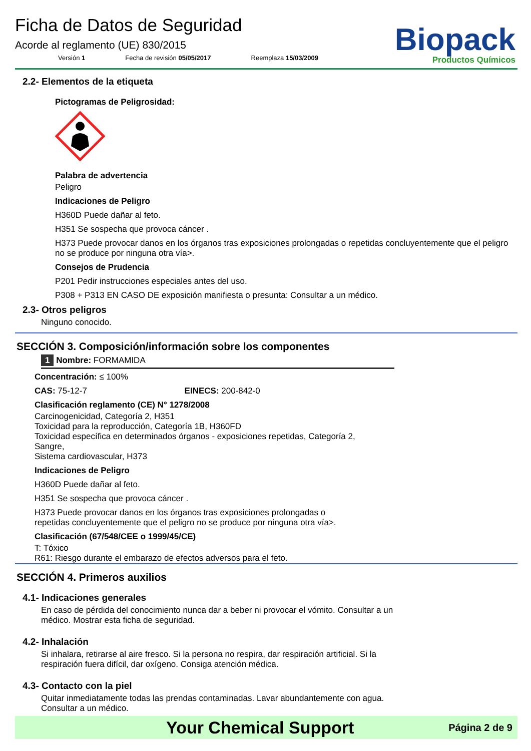Ficha de Datos de Seguridad
Acorde al reglamento (UE) 830/2015
Versión 1 Fecha de revisión 05/05/2017 Reemplaza 15/03/2009
Biopack
Productos Químicos
2.2- Elementos de la etiqueta
Pictogramas de Peligrosidad:
Palabra de advertencia
Peligro
Indicaciones de Peligro
H360D Puede dañar al feto.
H351 Se sospecha que provoca cáncer .
H373 Puede provocar danos en los órganos tras exposiciones prolongadas o repetidas concluyentemente que el peligro no se produce por ninguna otra vía>.
Consejos de Prudencia
P201 Pedir instrucciones especiales antes del uso.
P308 + P313 EN CASO DE exposición manifiesta o presunta: Consultar a un médico.
2.3- Otros peligros
Ninguno conocido.
SECCIÓN 3. Composición/información sobre los componentes
1 Nombre: FORMAMIDA
Concentración: ≤ 100%
CAS: 75-12-7 EINECS: 200-842-0
Clasificación reglamento (CE) N° 1278/2008
Carcinogenicidad, Categoría 2, H351
Toxicidad para la reproducción, Categoría 1B, H360FD
Toxicidad específica en determinados órganos - exposiciones repetidas, Categoría 2,
Sangre,
Sistema cardiovascular, H373
Indicaciones de Peligro
H360D Puede dañar al feto.
H351 Se sospecha que provoca cáncer .
H373 Puede provocar danos en los órganos tras exposiciones prolongadas o
repetidas concluyentemente que el peligro no se produce por ninguna otra vía>.
Clasificación (67/548/CEE o 1999/45/CE)
T: Tóxico
R61: Riesgo durante el embarazo de efectos adversos para el feto.
SECCIÓN 4. Primeros auxilios
4.1- Indicaciones generales
En caso de pérdida del conocimiento nunca dar a beber ni provocar el vómito. Consultar a un
médico. Mostrar esta ficha de seguridad.
4.2- Inhalación
Si inhalara, retirarse al aire fresco. Si la persona no respira, dar respiración artificial. Si la
respiración fuera difícil, dar oxígeno. Consiga atención médica.
4.3- Contacto con la piel
Quitar inmediatamente todas las prendas contaminadas. Lavar abundantemente con agua.
Consultar a un médico.
Your Chemical Support
Página 2 de 9